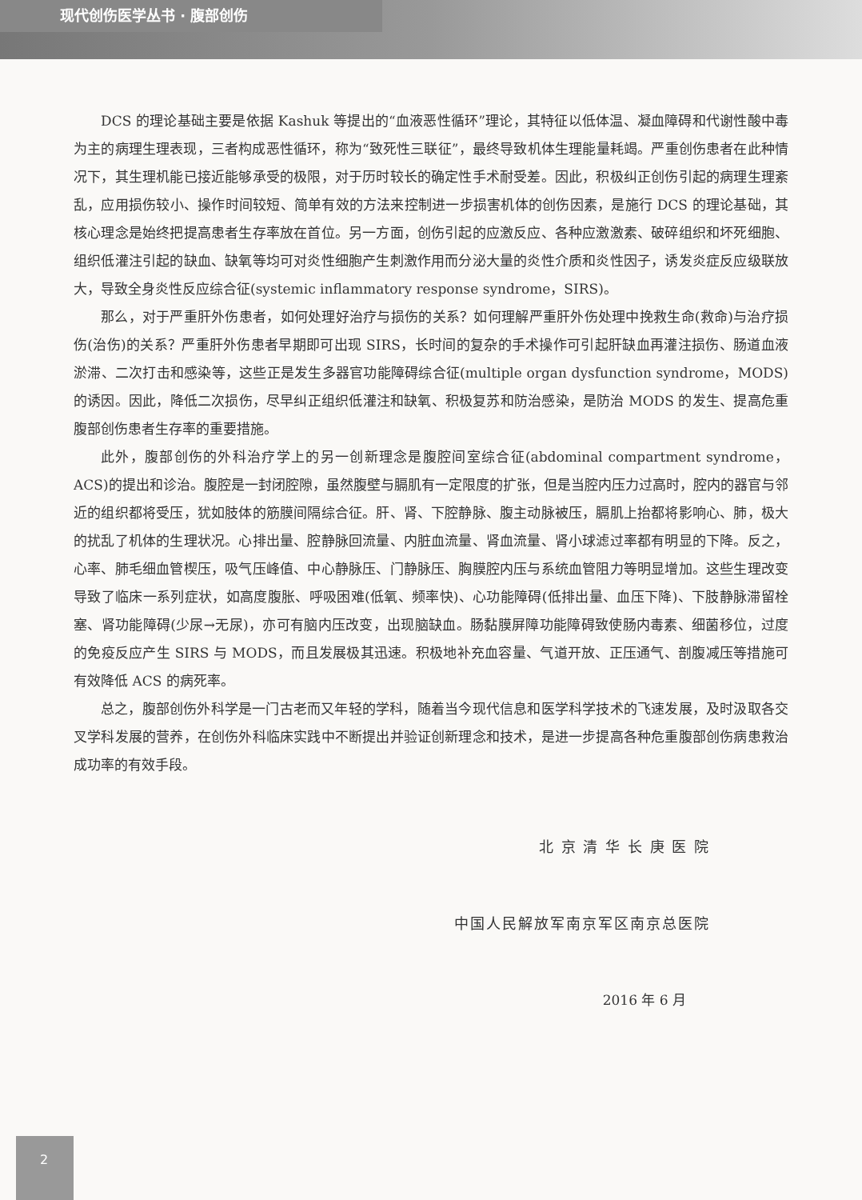现代创伤医学丛书 · 腹部创伤
DCS 的理论基础主要是依据 Kashuk 等提出的“血液恶性循环”理论，其特征以低体温、凝血障碍和代谢性酸中毒为主的病理生理表现，三者构成恶性循环，称为“致死性三联征”，最终导致机体生理能量耗竭。严重创伤患者在此种情况下，其生理机能已接近能够承受的极限，对于历时较长的确定性手术耐受差。因此，积极纠正创伤引起的病理生理紊乱，应用损伤较小、操作时间较短、简单有效的方法来控制进一步损害机体的创伤因素，是施行 DCS 的理论基础，其核心理念是始终把提高患者生存率放在首位。另一方面，创伤引起的应激反应、各种应激激素、破碎组织和坏死细胞、组织低灌注引起的缺血、缺氧等均可对炎性细胞产生刺激作用而分泌大量的炎性介质和炎性因子，诱发炎症反应级联放大，导致全身炎性反应综合征(systemic inflammatory response syndrome，SIRS)。
那么，对于严重肝外伤患者，如何处理好治疗与损伤的关系？如何理解严重肝外伤处理中挽救生命(救命)与治疗损伤(治伤)的关系？严重肝外伤患者早期即可出现 SIRS，长时间的复杂的手术操作可引起肝缺血再灌注损伤、肠道血液淤滞、二次打击和感染等，这些正是发生多器官功能障碍综合征(multiple organ dysfunction syndrome，MODS)的诱因。因此，降低二次损伤，尽早纠正组织低灌注和缺氧、积极复苏和防治感染，是防治 MODS 的发生、提高危重腹部创伤患者生存率的重要措施。
此外，腹部创伤的外科治疗学上的另一创新理念是腹腔间室综合征(abdominal compartment syndrome，ACS)的提出和诊治。腹腔是一封闭腔隙，虽然腹壁与膈肌有一定限度的扩张，但是当腔内压力过高时，腔内的器官与邻近的组织都将受压，犹如肢体的筋膜间隔综合征。肝、肾、下腔静脉、腹主动脉被压，膈肌上抬都将影响心、肺，极大的扰乱了机体的生理状况。心排出量、腔静脉回流量、内脏血流量、肾血流量、肾小球滤过率都有明显的下降。反之，心率、肺毛细血管楔压，吸气压峰值、中心静脉压、门静脉压、胸膜腔内压与系统血管阻力等明显增加。这些生理改变导致了临床一系列症状，如高度腹胀、呼吸困难(低氧、频率快)、心功能障碍(低排出量、血压下降)、下肢静脉滞留栓塞、肾功能障碍(少尿→无尿)，亦可有脑内压改变，出现脑缺血。肠黏膜屏障功能障碍致使肠内毒素、细菌移位，过度的免疫反应产生 SIRS 与 MODS，而且发展极其迅速。积极地补充血容量、气道开放、正压通气、剖腹减压等措施可有效降低 ACS 的病死率。
总之，腹部创伤外科学是一门古老而又年轻的学科，随着当今现代信息和医学科学技术的飞速发展，及时汲取各交叉学科发展的营养，在创伤外科临床实践中不断提出并验证创新理念和技术，是进一步提高各种危重腹部创伤病患救治成功率的有效手段。
北 京 清 华 长 庚 医 院
中国人民解放军南京军区南京总医院
2016 年 6 月
2